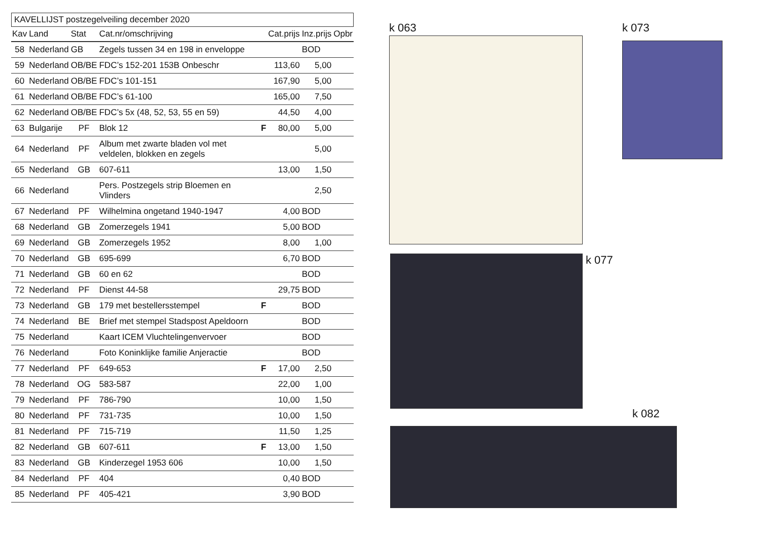KAVELLIJST postzegelveiling december 2020
| Kav | Land | Stat | Cat.nr/omschrijving | | Cat.prijs | Inz.prijs | Opbr |
| --- | --- | --- | --- | --- | --- | --- | --- |
| 58 | Nederland | GB | Zegels tussen 34 en 198 in enveloppe | | | BOD | |
| 59 | Nederland | OB/BE | FDC’s 152-201 153B Onbeschr | | 113,60 | 5,00 | |
| 60 | Nederland | OB/BE | FDC’s 101-151 | | 167,90 | 5,00 | |
| 61 | Nederland | OB/BE | FDC’s 61-100 | | 165,00 | 7,50 | |
| 62 | Nederland | OB/BE | FDC’s 5x (48, 52, 53, 55 en 59) | | 44,50 | 4,00 | |
| 63 | Bulgarije | PF | Blok 12 | F | 80,00 | 5,00 | |
| 64 | Nederland | PF | Album met zwarte bladen vol met veldelen, blokken en zegels | | | 5,00 | |
| 65 | Nederland | GB | 607-611 | | 13,00 | 1,50 | |
| 66 | Nederland | | Pers. Postzegels strip Bloemen en Vlinders | | | 2,50 | |
| 67 | Nederland | PF | Wilhelmina ongetand 1940-1947 | | 4,00 | BOD | |
| 68 | Nederland | GB | Zomerzegels 1941 | | 5,00 | BOD | |
| 69 | Nederland | GB | Zomerzegels 1952 | | 8,00 | 1,00 | |
| 70 | Nederland | GB | 695-699 | | 6,70 | BOD | |
| 71 | Nederland | GB | 60 en 62 | | | BOD | |
| 72 | Nederland | PF | Dienst 44-58 | | 29,75 | BOD | |
| 73 | Nederland | GB | 179 met bestellersstempel | F | | BOD | |
| 74 | Nederland | BE | Brief met stempel Stadspost Apeldoorn | | | BOD | |
| 75 | Nederland | | Kaart ICEM Vluchtelingenvervoer | | | BOD | |
| 76 | Nederland | | Foto Koninklijke familie Anjeractie | | | BOD | |
| 77 | Nederland | PF | 649-653 | F | 17,00 | 2,50 | |
| 78 | Nederland | OG | 583-587 | | 22,00 | 1,00 | |
| 79 | Nederland | PF | 786-790 | | 10,00 | 1,50 | |
| 80 | Nederland | PF | 731-735 | | 10,00 | 1,50 | |
| 81 | Nederland | PF | 715-719 | | 11,50 | 1,25 | |
| 82 | Nederland | GB | 607-611 | F | 13,00 | 1,50 | |
| 83 | Nederland | GB | Kinderzegel 1953 606 | | 10,00 | 1,50 | |
| 84 | Nederland | PF | 404 | | 0,40 | BOD | |
| 85 | Nederland | PF | 405-421 | | 3,90 | BOD | |
k 063 k 073
k 077
k 082